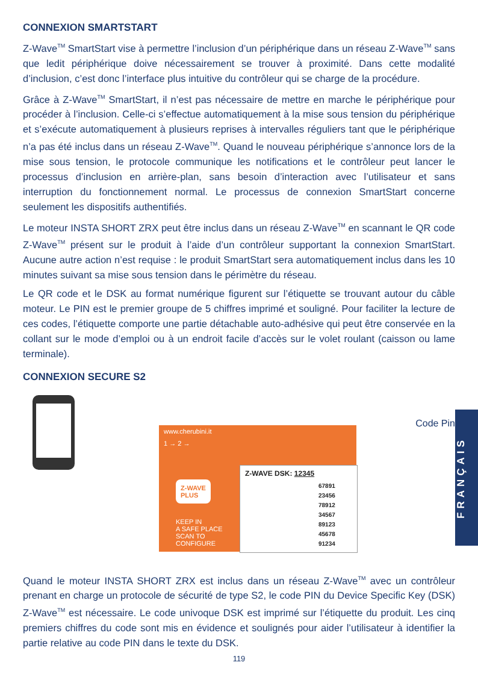CONNEXION SMARTSTART
Z-Wave<sup>TM</sup> SmartStart vise à permettre l’inclusion d’un périphérique dans un réseau Z-Wave<sup>TM</sup> sans que ledit périphérique doive nécessairement se trouver à proximité. Dans cette modalité d’inclusion, c’est donc l’interface plus intuitive du contrôleur qui se charge de la procédure.
Grâce à Z-Wave<sup>TM</sup> SmartStart, il n’est pas nécessaire de mettre en marche le périphérique pour procéder à l’inclusion. Celle-ci s’effectue automatiquement à la mise sous tension du périphérique et s’exécute automatiquement à plusieurs reprises à intervalles réguliers tant que le périphérique n’a pas été inclus dans un réseau Z-Wave<sup>TM</sup>. Quand le nouveau périphérique s’annonce lors de la mise sous tension, le protocole communique les notifications et le contrôleur peut lancer le processus d’inclusion en arrière-plan, sans besoin d’interaction avec l’utilisateur et sans interruption du fonctionnement normal. Le processus de connexion SmartStart concerne seulement les dispositifs authentifiés.
Le moteur INSTA SHORT ZRX peut être inclus dans un réseau Z-Wave<sup>TM</sup> en scannant le QR code Z-Wave<sup>TM</sup> présent sur le produit à l’aide d’un contrôleur supportant la connexion SmartStart. Aucune autre action n’est requise : le produit SmartStart sera automatiquement inclus dans les 10 minutes suivant sa mise sous tension dans le périmètre du réseau.
Le QR code et le DSK au format numérique figurent sur l’étiquette se trouvant autour du câble moteur. Le PIN est le premier groupe de 5 chiffres imprimé et souligné. Pour faciliter la lecture de ces codes, l’étiquette comporte une partie détachable auto-adhésive qui peut être conservée en la collant sur le mode d’emploi ou à un endroit facile d’accès sur le volet roulant (caisson ou lame terminale).
CONNEXION SECURE S2
www.cherubini.it
1 → 2 →
Z-WAVE
PLUS
KEEP IN
A SAFE PLACE
SCAN TO
CONFIGURE
Z-WAVE DSK: 12345
67891
23456
78912
34567
89123
45678
91234
Code Pin
Quand le moteur INSTA SHORT ZRX est inclus dans un réseau Z-Wave<sup>TM</sup> avec un contrôleur prenant en charge un protocole de sécurité de type S2, le code PIN du Device Specific Key (DSK) Z-Wave<sup>TM</sup> est nécessaire. Le code univoque DSK est imprimé sur l’étiquette du produit. Les cinq premiers chiffres du code sont mis en évidence et soulignés pour aider l’utilisateur à identifier la partie relative au code PIN dans le texte du DSK.
119
FRANÇAIS